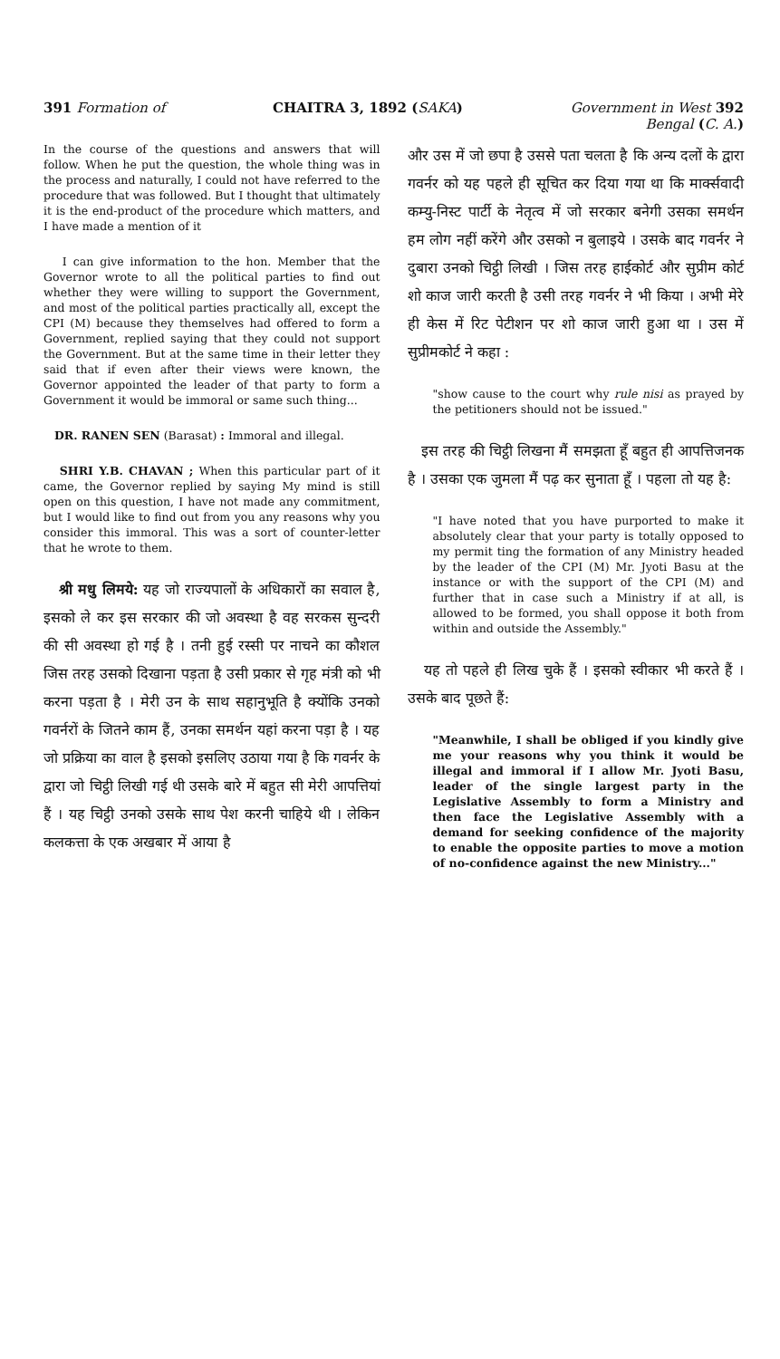391 Formation of CHAITRA 3, 1892 (SAKA) Government in West 392
Bengal (C. A.)
In the course of the questions and answers that will follow. When he put the question, the whole thing was in the process and naturally, I could not have referred to the procedure that was followed. But I thought that ultimately it is the end-product of the procedure which matters, and I have made a mention of it
I can give information to the hon. Member that the Governor wrote to all the political parties to find out whether they were willing to support the Government, and most of the political parties practically all, except the CPI (M) because they themselves had offered to form a Government, replied saying that they could not support the Government. But at the same time in their letter they said that if even after their views were known, the Governor appointed the leader of that party to form a Government it would be immoral or same such thing...
DR. RANEN SEN (Barasat) : Immoral and illegal.
SHRI Y.B. CHAVAN ; When this particular part of it came, the Governor replied by saying My mind is still open on this question, I have not made any commitment, but I would like to find out from you any reasons why you consider this immoral. This was a sort of counter-letter that he wrote to them.
श्री मधु लिमये: यह जो राज्यपालों के अधिकारों का सवाल है, इसको ले कर इस सरकार की जो अवस्था है वह सरकस सुन्दरी की सी अवस्था हो गई है । तनी हुई रस्सी पर नाचने का कौशल जिस तरह उसको दिखाना पड़ता है उसी प्रकार से गृह मंत्री को भी करना पड़ता है । मेरी उन के साथ सहानुभूति है क्योंकि उनको गवर्नरों के जितने काम हैं, उनका समर्थन यहां करना पड़ा है । यह जो प्रक्रिया का वाल है इसको इसलिए उठाया गया है कि गवर्नर के द्वारा जो चिट्ठी लिखी गई थी उसके बारे में बहुत सी मेरी आपत्तियां हैं । यह चिट्ठी उनको उसके साथ पेश करनी चाहिये थी । लेकिन कलकत्ता के एक अखबार में आया है
और उस में जो छपा है उससे पता चलता है कि अन्य दलों के द्वारा गवर्नर को यह पहले ही सूचित कर दिया गया था कि मार्क्सवादी कम्यु-निस्ट पार्टी के नेतृत्व में जो सरकार बनेगी उसका समर्थन हम लोग नहीं करेंगे और उसको न बुलाइये । उसके बाद गवर्नर ने दुबारा उनको चिट्ठी लिखी । जिस तरह हाईकोर्ट और सुप्रीम कोर्ट शो काज जारी करती है उसी तरह गवर्नर ने भी किया । अभी मेरे ही केस में रिट पेटीशन पर शो काज जारी हुआ था । उस में सुप्रीमकोर्ट ने कहा :
"show cause to the court why rule nisi as prayed by the petitioners should not be issued."
इस तरह की चिट्ठी लिखना मैं समझता हूँ बहुत ही आपत्तिजनक है । उसका एक जुमला मैं पढ़ कर सुनाता हूँ । पहला तो यह है:
"I have noted that you have purported to make it absolutely clear that your party is totally opposed to my permit ting the formation of any Ministry headed by the leader of the CPI (M) Mr. Jyoti Basu at the instance or with the support of the CPI (M) and further that in case such a Ministry if at all, is allowed to be formed, you shall oppose it both from within and outside the Assembly."
यह तो पहले ही लिख चुके हैं । इसको स्वीकार भी करते हैं । उसके बाद पूछते हैं:
"Meanwhile, I shall be obliged if you kindly give me your reasons why you think it would be illegal and immoral if I allow Mr. Jyoti Basu, leader of the single largest party in the Legislative Assembly to form a Ministry and then face the Legislative Assembly with a demand for seeking confidence of the majority to enable the opposite parties to move a motion of no-confidence against the new Ministry..."